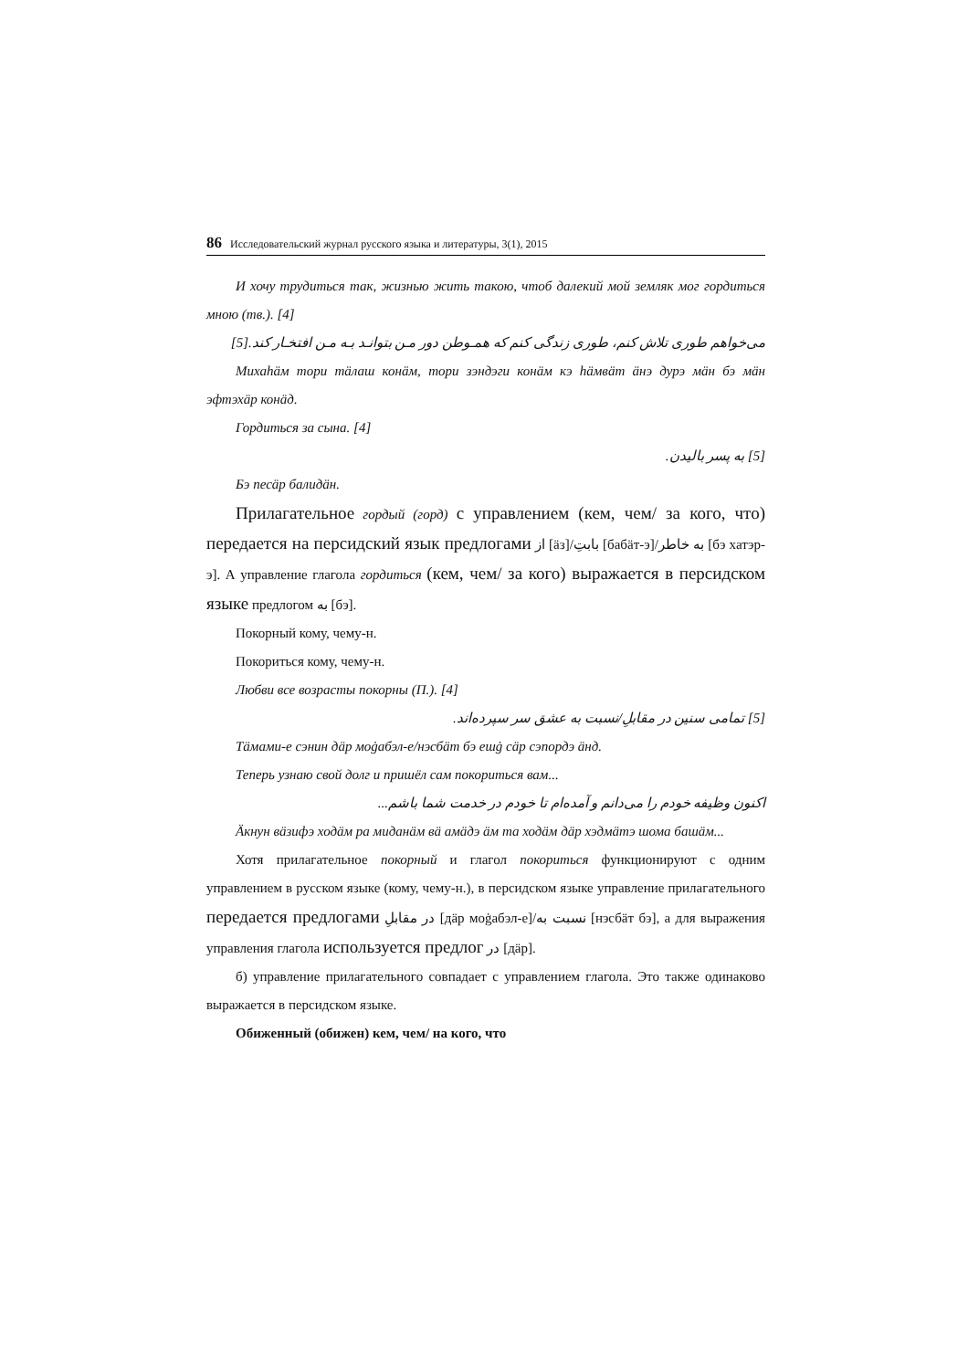86 Исследовательский журнал русского языка и литературы, 3(1), 2015
И хочу трудиться так, жизнью жить такою, чтоб далекий мой земляк мог гордиться мною (тв.). [4]
می‌خواهم طوری تلاش کنم، طوری زندگی کنم که همـوطن دور مـن بتوانـد بـه مـن افتخـار کند.[5]
Михаhäм тори тäлаш конäм, тори зэндэги конäм кэ häмвäт äнэ дурэ мäн бэ мäн эфтэхäр конäд.
Гордиться за сына. [4]
[5] به پسر بالیدن.
Бэ песäр балидäн.
Прилагательное гордый (горд) с управлением (кем, чем/ за кого, что) передается на персидский язык предлогами از [äз]/بابتِ [бабäт-э]/به خاطر [бэ хатэр-э]. А управление глагола гордиться (кем, чем/ за кого) выражается в персидском языке предлогом به [бэ].
Покорный кому, чему-н.
Покориться кому, чему-н.
Любви все возрасты покорны (П.). [4]
[5] تمامی سنین در مقابلِ/نسبت به عشق سر سپرده‌اند.
Тäмами-е сэнин дäр моġабэл-е/нэсбäт бэ ешġ сäр сэпордэ äнд.
Теперь узнаю свой долг и пришёл сам покориться вам...
اکنون وظیفه خودم را می‌دانم و آمده‌ام تا خودم در خدمت شما باشم...
Äкнун вäзифэ ходäм ра миданäм вä амäдэ äм та ходäм дäр хэдмäтэ шома башäм...
Хотя прилагательное покорный и глагол покориться функционируют с одним управлением в русском языке (кому, чему-н.), в персидском языке управление прилагательного передается предлогами در مقابلِ [дäр моġабэл-е]/نسبت به [нэсбäт бэ], а для выражения управления глагола используется предлог در [дäр].
б) управление прилагательного совпадает с управлением глагола. Это также одинаково выражается в персидском языке.
Обиженный (обижен) кем, чем/ на кого, что